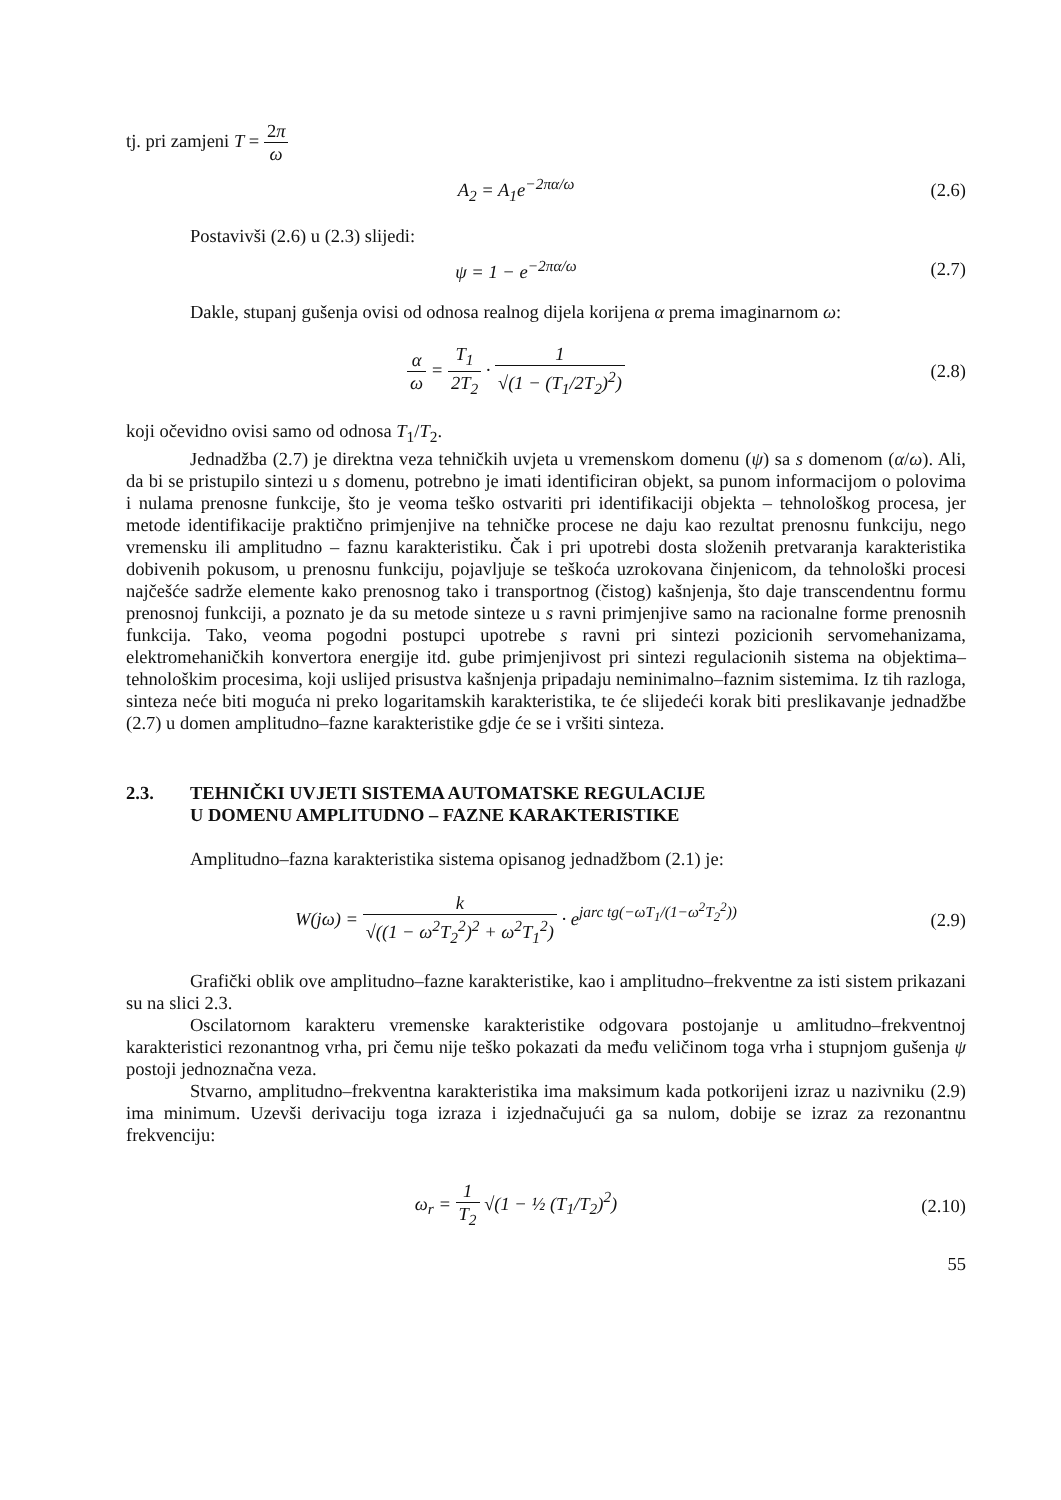tj. pri zamjeni T = 2π ω
A<sub>2</sub> = A<sub>1</sub>e<sup>−2πα/ω</sup> (2.6)
Postavivši (2.6) u (2.3) slijedi:
ψ = 1 − e<sup>−2πα/ω</sup> (2.7)
Dakle, stupanj gušenja ovisi od odnosa realnog dijela korijena α prema imaginarnom ω:
α ω = T<sub>1</sub> 2T<sub>2</sub> · 1 √(1 − (T<sub>1</sub>/2T<sub>2</sub>)<sup>2</sup>)
(2.8)
koji očevidno ovisi samo od odnosa T<sub>1</sub>/T<sub>2</sub>.
Jednadžba (2.7) je direktna veza tehničkih uvjeta u vremenskom domenu (ψ) sa s domenom (α/ω). Ali, da bi se pristupilo sintezi u s domenu, potrebno je imati identificiran objekt, sa punom informacijom o polovima i nulama prenosne funkcije, što je veoma teško ostvariti pri identifikaciji objekta – tehnološkog procesa, jer metode identifikacije praktično primjenjive na tehničke procese ne daju kao rezultat prenosnu funkciju, nego vremensku ili amplitudno – faznu karakteristiku. Čak i pri upotrebi dosta složenih pretvaranja karakteristika dobivenih pokusom, u prenosnu funkciju, pojavljuje se teškoća uzrokovana činjenicom, da tehnološki procesi najčešće sadrže elemente kako prenosnog tako i transportnog (čistog) kašnjenja, što daje transcendentnu formu prenosnoj funkciji, a poznato je da su metode sinteze u s ravni primjenjive samo na racionalne forme prenosnih funkcija. Tako, veoma pogodni postupci upotrebe s ravni pri sintezi pozicionih servomehanizama, elektromehaničkih konvertora energije itd. gube primjenjivost pri sintezi regulacionih sistema na objektima–tehnološkim procesima, koji uslijed prisustva kašnjenja pripadaju neminimalno–faznim sistemima. Iz tih razloga, sinteza neće biti moguća ni preko logaritamskih karakteristika, te će slijedeći korak biti preslikavanje jednadžbe (2.7) u domen amplitudno–fazne karakteristike gdje će se i vršiti sinteza.
2.3. TEHNIČKI UVJETI SISTEMA AUTOMATSKE REGULACIJE
U DOMENU AMPLITUDNO – FAZNE KARAKTERISTIKE
Amplitudno–fazna karakteristika sistema opisanog jednadžbom (2.1) je:
W(jω) = k √((1 − ω<sup>2</sup>T<sub>2</sub><sup>2</sup>)<sup>2</sup> + ω<sup>2</sup>T<sub>1</sub><sup>2</sup>) · e<sup>jarc tg(−ωT<sub>1</sub>/(1−ω<sup>2</sup>T<sub>2</sub><sup>2</sup>))</sup>
(2.9)
Grafički oblik ove amplitudno–fazne karakteristike, kao i amplitudno–frekventne za isti sistem prikazani su na slici 2.3.
Oscilatornom karakteru vremenske karakteristike odgovara postojanje u amlitudno–frekventnoj karakteristici rezonantnog vrha, pri čemu nije teško pokazati da među veličinom toga vrha i stupnjom gušenja ψ postoji jednoznačna veza.
Stvarno, amplitudno–frekventna karakteristika ima maksimum kada potkorijeni izraz u nazivniku (2.9) ima minimum. Uzevši derivaciju toga izraza i izjednačujući ga sa nulom, dobije se izraz za rezonantnu frekvenciju:
ω<sub>r</sub> = 1 T<sub>2</sub> √(1 − ½ (T<sub>1</sub>/T<sub>2</sub>)<sup>2</sup>)
(2.10)
55